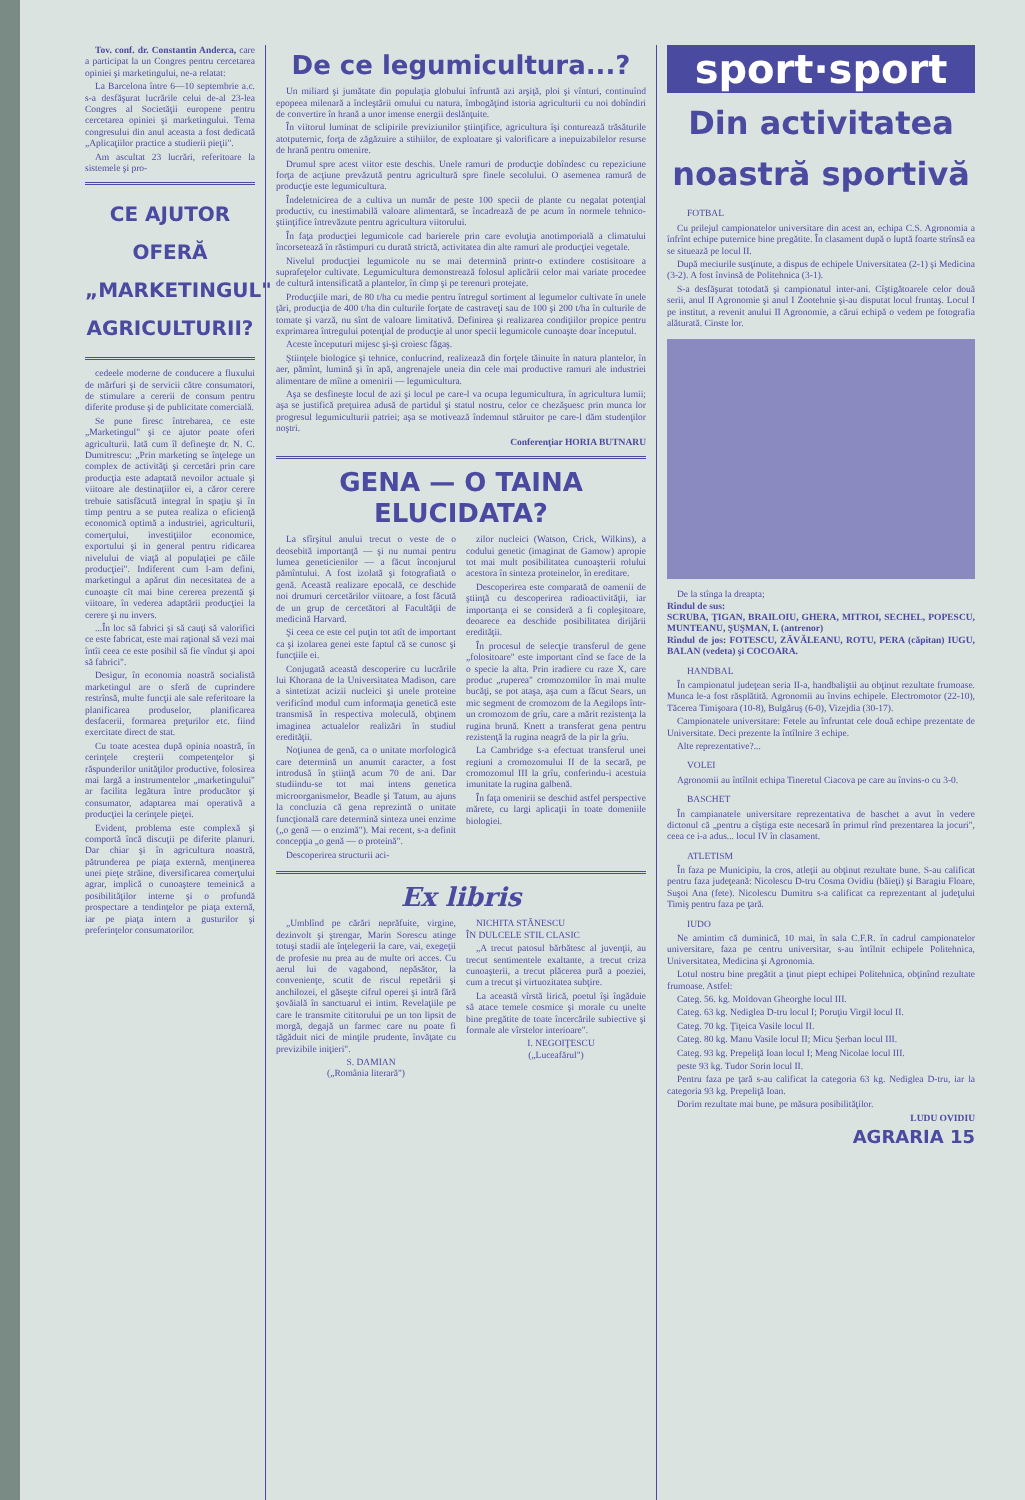Tov. conf. dr. Constantin Anderca, care a participat la un Congres pentru cercetarea opiniei şi marketingului, ne-a relatat:
La Barcelona între 6—10 septembrie a.c. s-a desfăşurat lucrările celui de-al 23-lea Congres al Societăţii europene pentru cercetarea opiniei şi marketingului. Tema congresului din anul aceasta a fost dedicată „Aplicaţiilor practice a studierii pieţii".
Am ascultat 23 lucrări, referitoare la sistemele şi pro-
CE AJUTOR OFERĂ „MARKETINGUL" AGRICULTURII?
cedeele moderne de conducere a fluxului de mărfuri şi de servicii către consumatori, de stimulare a cererii de consum pentru diferite produse şi de publicitate comercială.
Se pune firesc întrebarea, ce este „Marketingul" şi ce ajutor poate oferi agriculturii. Iată cum îl defineşte dr. N. C. Dumitrescu: „Prin marketing se înţelege un complex de activităţi şi cercetări prin care producţia este adaptată nevoilor actuale şi viitoare ale destinaţiilor ei, a căror cerere trebuie satisfăcută integral în spaţiu şi în timp pentru a se putea realiza o eficienţă economică optimă a industriei, agriculturii, comerţului, investiţiilor economice, exportului şi in general pentru ridicarea nivelului de viaţă al populaţiei pe căile producţiei". Indiferent cum l-am defini, marketingul a apărut din necesitatea de a cunoaşte cît mai bine cererea prezentă şi viitoare, în vederea adaptării producţiei la cerere şi nu invers.
...În loc să fabrici şi să cauţi să valorifici ce este fabricat, este mai raţional să vezi mai întîi ceea ce este posibil să fie vîndut şi apoi să fabrici".
Desigur, în economia noastră socialistă marketingul are o sferă de cuprindere restrînsă, multe funcţii ale sale referitoare la planificarea produselor, planificarea desfacerii, formarea preţurilor etc. fiind exercitate direct de stat.
Cu toate acestea după opinia noastră, în cerinţele creşterii competenţelor şi răspunderilor unităţilor productive, folosirea mai largă a instrumentelor „marketingului" ar facilita legătura între producător şi consumator, adaptarea mai operativă a producţiei la cerinţele pieţei.
Evident, problema este complexă şi comportă încă discuţii pe diferite planuri. Dar chiar şi în agricultura noastră, pătrunderea pe piaţa externă, menţinerea unei pieţe străine, diversificarea comerţului agrar, implică o cunoaştere temeinică a posibilităţilor interne şi o profundă prospectare a tendinţelor pe piaţa externă, iar pe piaţa intern a gusturilor şi preferinţelor consumatorilor.
De ce legumicultura...?
Un miliard şi jumătate din populaţia globului înfruntă azi arşiţă, ploi şi vînturi, continuînd epopeea milenară a încleştării omului cu natura, îmbogăţind istoria agriculturii cu noi dobîndiri de convertire în hrană a unor imense energii deslănţuite.
În viitorul luminat de sclipirile previziunilor ştiinţifice, agricultura îşi conturează trăsăturile atotputernic, forţa de zăgăzuire a stihiilor, de exploatare şi valorificare a inepuizabilelor resurse de hrană pentru omenire.
Drumul spre acest viitor este deschis. Unele ramuri de producţie dobîndesc cu repeziciune forţa de acţiune prevăzută pentru agricultură spre finele secolului. O asemenea ramură de producţie este legumicultura.
Îndeletnicirea de a cultiva un număr de peste 100 specii de plante cu negalat potenţial productiv, cu inestimabilă valoare alimentară, se încadrează de pe acum în normele tehnico-ştiinţifice întrevăzute pentru agricultura viitorului.
În faţa producţiei legumicole cad barierele prin care evoluţia anotimporială a climatului încorsetează în răstimpuri cu durată strictă, activitatea din alte ramuri ale producţiei vegetale.
Nivelul producţiei legumicole nu se mai determină printr-o extindere costisitoare a suprafeţelor cultivate. Legumicultura demonstrează folosul aplicării celor mai variate procedee de cultură intensificată a plantelor, în cîmp şi pe terenuri protejate.
Producţiile mari, de 80 t/ha cu medie pentru întregul sortiment al legumelor cultivate în unele ţări, producţia de 400 t/ha din culturile forţate de castraveţi sau de 100 şi 200 t/ha în culturile de tomate şi varză, nu sînt de valoare limitativă. Definirea şi realizarea condiţiilor propice pentru exprimarea întregului potenţial de producţie al unor specii legumicole cunoaşte doar începutul.
Aceste începuturi mijesc şi-şi croiesc făgaş.
Ştiinţele biologice şi tehnice, conlucrind, realizează din forţele tăinuite în natura plantelor, în aer, pămînt, lumină şi în apă, angrenajele uneia din cele mai productive ramuri ale industriei alimentare de mîine a omenirii — legumicultura.
Aşa se desfineşte locul de azi şi locul pe care-l va ocupa legumicultura, în agricultura lumii; aşa se justifică preţuirea adusă de partidul şi statul nostru, celor ce chezăşuesc prin munca lor progresul legumiculturii patriei; aşa se motivează îndemnul stăruitor pe care-l dăm studenţilor noştri.
Conferenţiar HORIA BUTNARU
GENA — O TAINA ELUCIDATA?
La sfîrşitul anului trecut o veste de o deosebită importanţă — şi nu numai pentru lumea geneticienilor — a făcut înconjurul pămîntului. A fost izolată şi fotografiată o genă. Această realizare epocală, ce deschide noi drumuri cercetărilor viitoare, a fost făcută de un grup de cercetători al Facultăţii de medicină Harvard.
Şi ceea ce este cel puţin tot atît de important ca şi izolarea genei este faptul că se cunosc şi funcţiile ei.
Conjugată această descoperire cu lucrările lui Khorana de la Universitatea Madison, care a sintetizat acizii nucleici şi unele proteine verificînd modul cum informaţia genetică este transmisă în respectiva moleculă, obţinem imaginea actualelor realizări în studiul eredităţii.
Noţiunea de genă, ca o unitate morfologică care determină un anumit caracter, a fost introdusă în ştiinţă acum 70 de ani. Dar studiindu-se tot mai intens genetica microorganismelor, Beadle şi Tatum, au ajuns la concluzia că gena reprezintă o unitate funcţională care determină sinteza unei enzime („o genă — o enzimă"). Mai recent, s-a definit concepţia „o genă — o proteină".
Descoperirea structurii aci-
zilor nucleici (Watson, Crick, Wilkins), a codului genetic (imaginat de Gamow) apropie tot mai mult posibilitatea cunoaşterii rolului acestora în sinteza proteinelor, în ereditare.
Descoperirea este comparată de oamenii de ştiinţă cu descoperirea radioactivităţii, iar importanţa ei se consideră a fi copleşitoare, deoarece ea deschide posibilitatea dirijării eredităţii.
În procesul de selecţie transferul de gene „folositoare" este important cînd se face de la o specie la alta. Prin iradiere cu raze X, care produc „ruperea" cromozomilor în mai multe bucăţi, se pot ataşa, aşa cum a făcut Sears, un mic segment de cromozom de la Aegilops într-un cromozom de grîu, care a mărit rezistenţa la rugina brună. Knett a transferat gena pentru rezistenţă la rugina neagră de la pir la grîu.
La Cambridge s-a efectuat transferul unei regiuni a cromozomului II de la secară, pe cromozomul III la grîu, conferindu-i acestuia imunitate la rugina galbenă.
În faţa omenirii se deschid astfel perspective mărete, cu largi aplicaţii în toate domeniile biologiei.
Ex libris
„Umblînd pe cărări neprăfuite, virgine, dezinvolt şi ştrengar, Marin Sorescu atinge totuşi stadii ale înţelegerii la care, vai, exegeţii de profesie nu prea au de multe ori acces. Cu aerul lui de vagabond, nepăsător, la convenienţe, scutit de riscul repetării şi anchilozei, el găseşte cifrul operei şi intră fără şovăială în sanctuarul ei intim. Revelaţiile pe care le transmite cititorului pe un ton lipsit de morgă, degajă un farmec care nu poate fi tăgăduit nici de minţile prudente, învăţate cu previzibile iniţieri".
S. DAMIAN
(„România literară")
NICHITA STĂNESCU
ÎN DULCELE STIL CLASIC
„A trecut patosul bărbătesc al juvenţii, au trecut sentimentele exaltante, a trecut criza cunoaşterii, a trecut plăcerea pură a poeziei, cum a trecut şi virtuozitatea subţire.
La această vîrstă lirică, poetul îşi îngăduie să atace temele cosmice şi morale cu unelte bine pregătite de toate încercările subiective şi formale ale vîrstelor interioare".
I. NEGOIŢESCU
(„Luceafărul")
sport·sport
Din activitatea noastră sportivă
FOTBAL
Cu prilejul campionatelor universitare din acest an, echipa C.S. Agronomia a înfrînt echipe puternice bine pregătite. În clasament după o luptă foarte strînsă ea se situează pe locul II.
După meciurile susţinute, a dispus de echipele Universitatea (2-1) şi Medicina (3-2). A fost învinsă de Politehnica (3-1).
S-a desfăşurat totodată şi campionatul inter-ani. Cîştigătoarele celor două serii, anul II Agronomie şi anul I Zootehnie şi-au disputat locul fruntaş. Locul I pe institut, a revenit anului II Agronomie, a cărui echipă o vedem pe fotografia alăturată. Cinste lor.
De la stînga la dreapta;
Rîndul de sus:
SCRUBA, ŢIGAN, BRAILOIU, GHERA, MITROI, SECHEL, POPESCU, MUNTEANU, ŞUŞMAN, I. (antrenor)
Rîndul de jos: FOTESCU, ZĂVĂLEANU, ROTU, PERA (căpitan) IUGU, BALAN (vedeta) şi COCOARA.
HANDBAL
În campionatul judeţean seria II-a, handbaliştii au obţinut rezultate frumoase. Munca le-a fost răsplătită. Agronomii au învins echipele. Electromotor (22-10), Tăcerea Timişoara (10-8), Bulgăruş (6-0), Vizejdia (30-17).
Campionatele universitare: Fetele au înfruntat cele două echipe prezentate de Universitate. Deci prezente la întîlnire 3 echipe.
Alte reprezentative?...
VOLEI
Agronomii au întîlnit echipa Tineretul Ciacova pe care au învins-o cu 3-0.
BASCHET
În campianatele universitare reprezentativa de baschet a avut în vedere dictonul că „pentru a cîştiga este necesară în primul rînd prezentarea la jocuri", ceea ce i-a adus... locul IV în clasament.
ATLETISM
În faza pe Municipiu, la cros, atleţii au obţinut rezultate bune. S-au calificat pentru faza judeţeană: Nicolescu D-tru Cosma Ovidiu (băieţi) şi Baragiu Floare, Suşoi Ana (fete). Nicolescu Dumitru s-a calificat ca reprezentant al judeţului Timiş pentru faza pe ţară.
IUDO
Ne amintim că duminică, 10 mai, în sala C.F.R. în cadrul campionatelor universitare, faza pe centru universitar, s-au întîlnit echipele Politehnica, Universitatea, Medicina şi Agronomia.
Lotul nostru bine pregătit a ţinut piept echipei Politehnica, obţinînd rezultate frumoase. Astfel:
Categ. 56. kg. Moldovan Gheorghe locul III.
Categ. 63 kg. Nediglea D-tru locul I; Poruţiu Virgil locul II.
Categ. 70 kg. Ţiţeica Vasile locul II.
Categ. 80 kg. Manu Vasile locul II; Micu Şerban locul III.
Categ. 93 kg. Prepeliţă Ioan locul I; Meng Nicolae locul III.
peste 93 kg. Tudor Sorin locul II.
Pentru faza pe ţară s-au calificat la categoria 63 kg. Nediglea D-tru, iar la categoria 93 kg. Prepeliţă Ioan.
Dorim rezultate mai bune, pe măsura posibilităţilor.
LUDU OVIDIU
AGRARIA 15